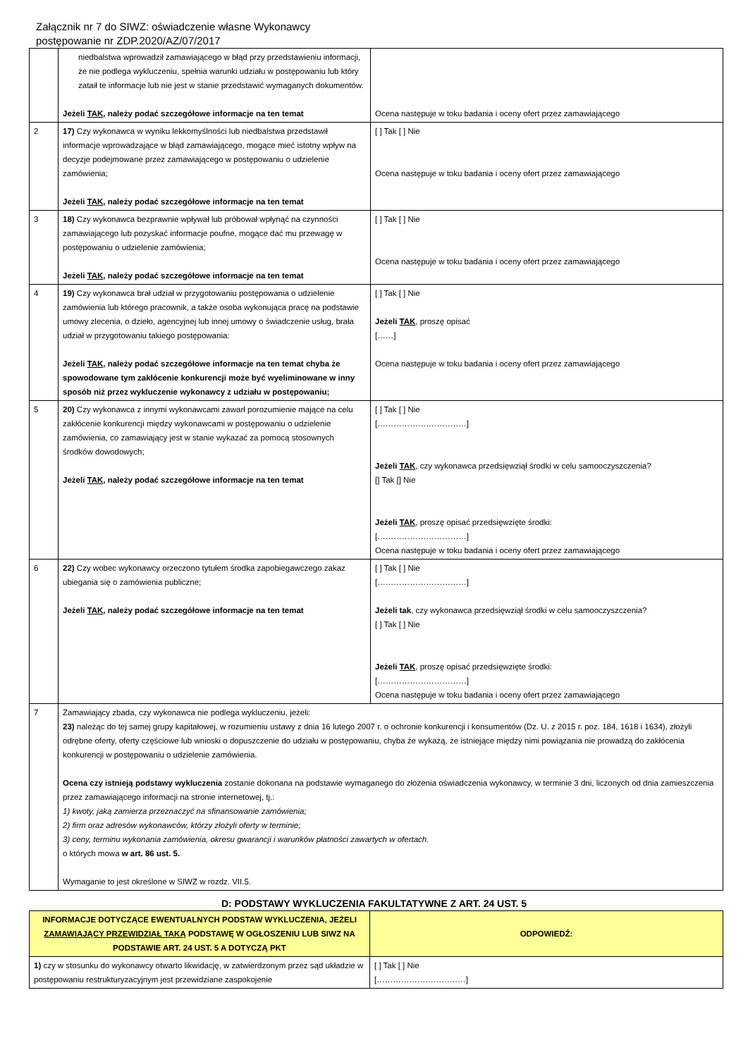Załącznik nr 7 do SIWZ: oświadczenie własne Wykonawcy
postępowanie nr ZDP.2020/AZ/07/2017
| | niedbalstwa wprowadził zamawiającego w błąd przy przedstawieniu informacji, że nie podlega wykluczeniu, spełnia warunki udziału w postępowaniu lub który zataił te informacje lub nie jest w stanie przedstawić wymaganych dokumentów. Jeżeli TAK , należy podać szczegółowe informacje na ten temat | Ocena następuje w toku badania i oceny ofert przez zamawiającego |
| 2 | 17) Czy wykonawca w wyniku lekkomyślności lub niedbalstwa przedstawił informacje wprowadzające w błąd zamawiającego, mogące mieć istotny wpływ na decyzje podejmowane przez zamawiającego w postępowaniu o udzielenie zamówienia; Jeżeli TAK , należy podać szczegółowe informacje na ten temat | [ ] Tak [ ] Nie Ocena następuje w toku badania i oceny ofert przez zamawiającego |
| 3 | 18) Czy wykonawca bezprawnie wpływał lub próbował wpłynąć na czynności zamawiającego lub pozyskać informacje poufne, mogące dać mu przewagę w postępowaniu o udzielenie zamówienia; Jeżeli TAK , należy podać szczegółowe informacje na ten temat | [ ] Tak [ ] Nie Ocena następuje w toku badania i oceny ofert przez zamawiającego |
| 4 | 19) Czy wykonawca brał udział w przygotowaniu postępowania o udzielenie zamówienia lub którego pracownik, a także osoba wykonująca pracę na podstawie umowy zlecenia, o dzieło, agencyjnej lub innej umowy o świadczenie usług, brała udział w przygotowaniu takiego postępowania: Jeżeli TAK , należy podać szczegółowe informacje na ten temat chyba że spowodowane tym zakłócenie konkurencji może być wyeliminowane w inny sposób niż przez wykluczenie wykonawcy z udziału w postępowaniu; | [ ] Tak [ ] Nie Jeżeli TAK , proszę opisać [……] Ocena następuje w toku badania i oceny ofert przez zamawiającego |
| 5 | 20) Czy wykonawca z innymi wykonawcami zawarł porozumienie mające na celu zakłócenie konkurencji między wykonawcami w postępowaniu o udzielenie zamówienia, co zamawiający jest w stanie wykazać za pomocą stosownych środków dowodowych; Jeżeli TAK , należy podać szczegółowe informacje na ten temat | [ ] Tak [ ] Nie [……………………………] Jeżeli TAK , czy wykonawca przedsięwziął środki w celu samooczyszczenia? [] Tak [] Nie Jeżeli TAK , proszę opisać przedsięwzięte środki: [……………………………] Ocena następuje w toku badania i oceny ofert przez zamawiającego |
| 6 | 22) Czy wobec wykonawcy orzeczono tytułem środka zapobiegawczego zakaz ubiegania się o zamówienia publiczne; Jeżeli TAK , należy podać szczegółowe informacje na ten temat | [ ] Tak [ ] Nie [……………………………] Jeżeli tak , czy wykonawca przedsięwziął środki w celu samooczyszczenia? [ ] Tak [ ] Nie Jeżeli TAK , proszę opisać przedsięwzięte środki: [……………………………] Ocena następuje w toku badania i oceny ofert przez zamawiającego |
| 7 | Zamawiający zbada, czy wykonawca nie podlega wykluczeniu, jeżeli: 23) należąc do tej samej grupy kapitałowej, w rozumieniu ustawy z dnia 16 lutego 2007 r. o ochronie konkurencji i konsumentów (Dz. U. z 2015 r. poz. 184, 1618 i 1634), złożyli odrębne oferty, oferty częściowe lub wnioski o dopuszczenie do udziału w postępowaniu, chyba że wykażą, że istniejące między nimi powiązania nie prowadzą do zakłócenia konkurencji w postępowaniu o udzielenie zamówienia. Ocena czy istnieją podstawy wykluczenia zostanie dokonana na podstawie wymaganego do złożenia oświadczenia wykonawcy, w terminie 3 dni, liczonych od dnia zamieszczenia przez zamawiającego informacji na stronie internetowej, tj.: 1) kwoty, jaką zamierza przeznaczyć na sfinansowanie zamówienia; 2) firm oraz adresów wykonawców, którzy złożyli oferty w terminie; 3) ceny, terminu wykonania zamówienia, okresu gwarancji i warunków płatności zawartych w ofertach. o których mowa w art. 86 ust. 5. Wymaganie to jest określone w SIWZ w rozdz. VII.5. | |
D: PODSTAWY WYKLUCZENIA FAKULTATYWNE Z ART. 24 UST. 5
| INFORMACJE DOTYCZĄCE EWENTUALNYCH PODSTAW WYKLUCZENIA, JEŻELI ZAMAWIAJĄCY PRZEWIDZIAŁ TAKĄ PODSTAWĘ W OGŁOSZENIU LUB SIWZ NA PODSTAWIE ART. 24 UST. 5 A DOTYCZĄ PKT | ODPOWIEDŹ: |
| --- | --- |
| 1) czy w stosunku do wykonawcy otwarto likwidację, w zatwierdzonym przez sąd układzie w postępowaniu restrukturyzacyjnym jest przewidziane zaspokojenie | [ ] Tak [ ] Nie [……………………………] |